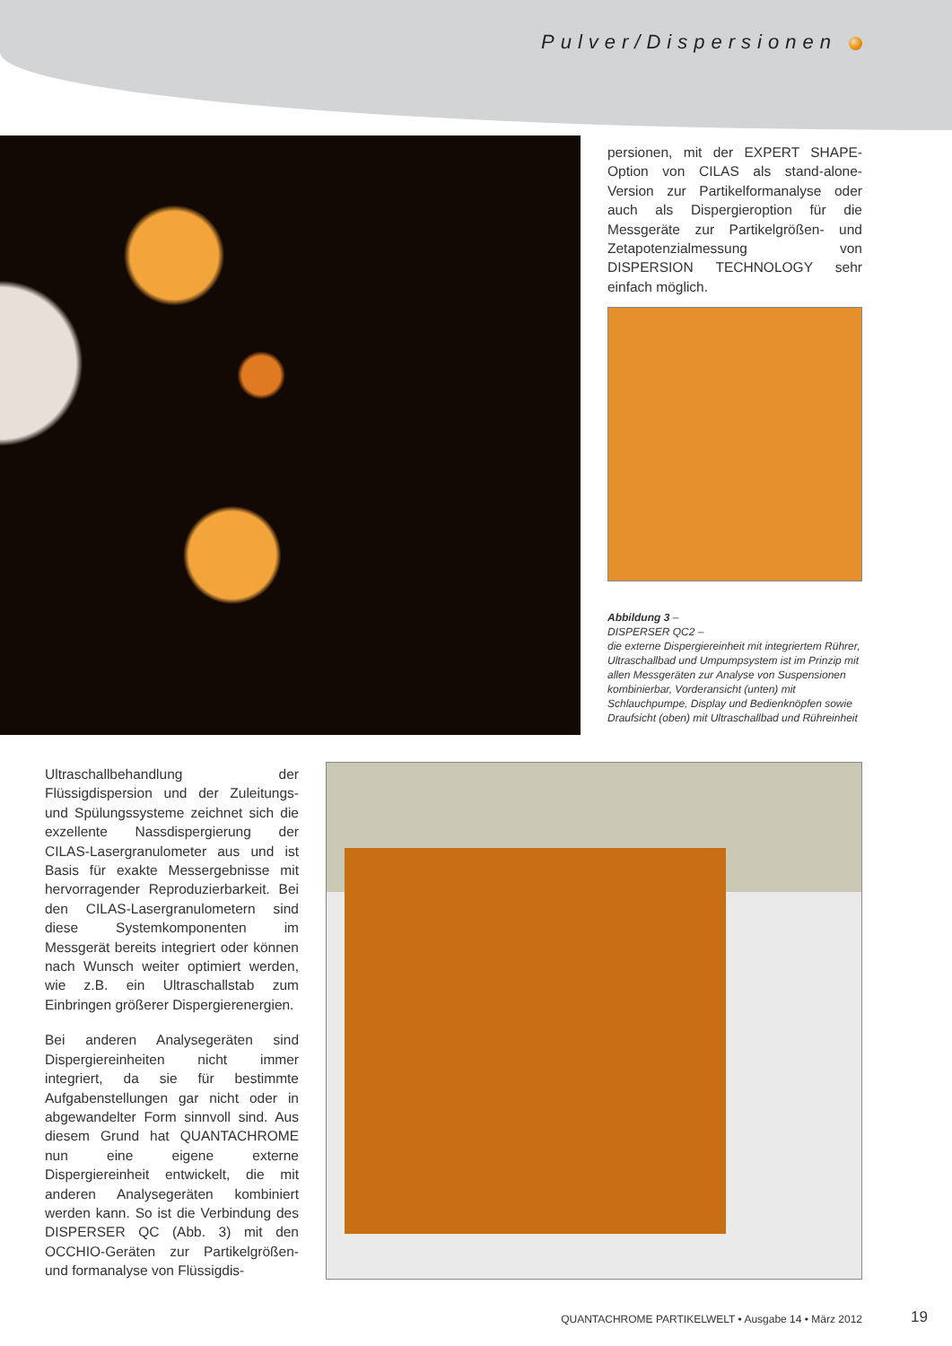Pulver/Dispersionen
persionen, mit der EXPERT SHAPE-Option von CILAS als stand-alone-Version zur Partikelformanalyse oder auch als Dispergieroption für die Messgeräte zur Partikelgrößen- und Zetapotenzialmessung von DISPERSION TECHNOLOGY sehr einfach möglich.
Abbildung 3 –
DISPERSER QC2 –
die externe Dispergiereinheit mit integriertem Rührer, Ultraschallbad und Umpumpsystem ist im Prinzip mit allen Messgeräten zur Analyse von Suspensionen kombinierbar, Vorderansicht (unten) mit Schlauchpumpe, Display und Bedienknöpfen sowie Draufsicht (oben) mit Ultraschallbad und Rühreinheit
Ultraschallbehandlung der Flüssigdispersion und der Zuleitungs- und Spülungssysteme zeichnet sich die exzellente Nassdispergierung der CILAS-Lasergranulometer aus und ist Basis für exakte Messergebnisse mit hervorragender Reproduzierbarkeit. Bei den CILAS-Lasergranulometern sind diese Systemkomponenten im Messgerät bereits integriert oder können nach Wunsch weiter optimiert werden, wie z.B. ein Ultraschallstab zum Einbringen größerer Dispergierenergien.
Bei anderen Analysegeräten sind Dispergiereinheiten nicht immer integriert, da sie für bestimmte Aufgabenstellungen gar nicht oder in abgewandelter Form sinnvoll sind. Aus diesem Grund hat QUANTACHROME nun eine eigene externe Dispergiereinheit entwickelt, die mit anderen Analysegeräten kombiniert werden kann. So ist die Verbindung des DISPERSER QC (Abb. 3) mit den OCCHIO-Geräten zur Partikelgrößen- und formanalyse von Flüssigdis-
QUANTACHROME PARTIKELWELT • Ausgabe 14 • März 2012
19